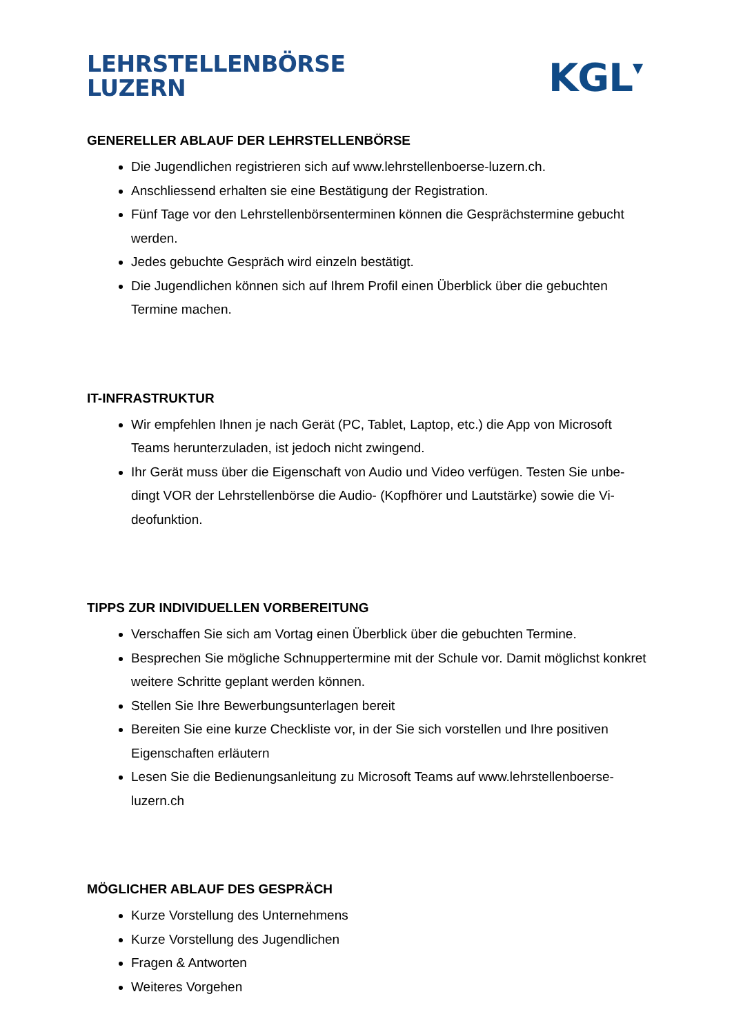LEHRSTELLENBÖRSE
LUZERN
KGL▾
GENERELLER ABLAUF DER LEHRSTELLENBÖRSE
Die Jugendlichen registrieren sich auf www.lehrstellenboerse-luzern.ch.
Anschliessend erhalten sie eine Bestätigung der Registration.
Fünf Tage vor den Lehrstellenbörsenterminen können die Gesprächstermine gebucht werden.
Jedes gebuchte Gespräch wird einzeln bestätigt.
Die Jugendlichen können sich auf Ihrem Profil einen Überblick über die gebuchten Termine machen.
IT-INFRASTRUKTUR
Wir empfehlen Ihnen je nach Gerät (PC, Tablet, Laptop, etc.) die App von Microsoft Teams herunterzuladen, ist jedoch nicht zwingend.
Ihr Gerät muss über die Eigenschaft von Audio und Video verfügen. Testen Sie unbe-dingt VOR der Lehrstellenbörse die Audio- (Kopfhörer und Lautstärke) sowie die Vi-deofunktion.
TIPPS ZUR INDIVIDUELLEN VORBEREITUNG
Verschaffen Sie sich am Vortag einen Überblick über die gebuchten Termine.
Besprechen Sie mögliche Schnuppertermine mit der Schule vor. Damit möglichst konkret weitere Schritte geplant werden können.
Stellen Sie Ihre Bewerbungsunterlagen bereit
Bereiten Sie eine kurze Checkliste vor, in der Sie sich vorstellen und Ihre positiven Eigenschaften erläutern
Lesen Sie die Bedienungsanleitung zu Microsoft Teams auf www.lehrstellenboerse-luzern.ch
MÖGLICHER ABLAUF DES GESPRÄCH
Kurze Vorstellung des Unternehmens
Kurze Vorstellung des Jugendlichen
Fragen & Antworten
Weiteres Vorgehen